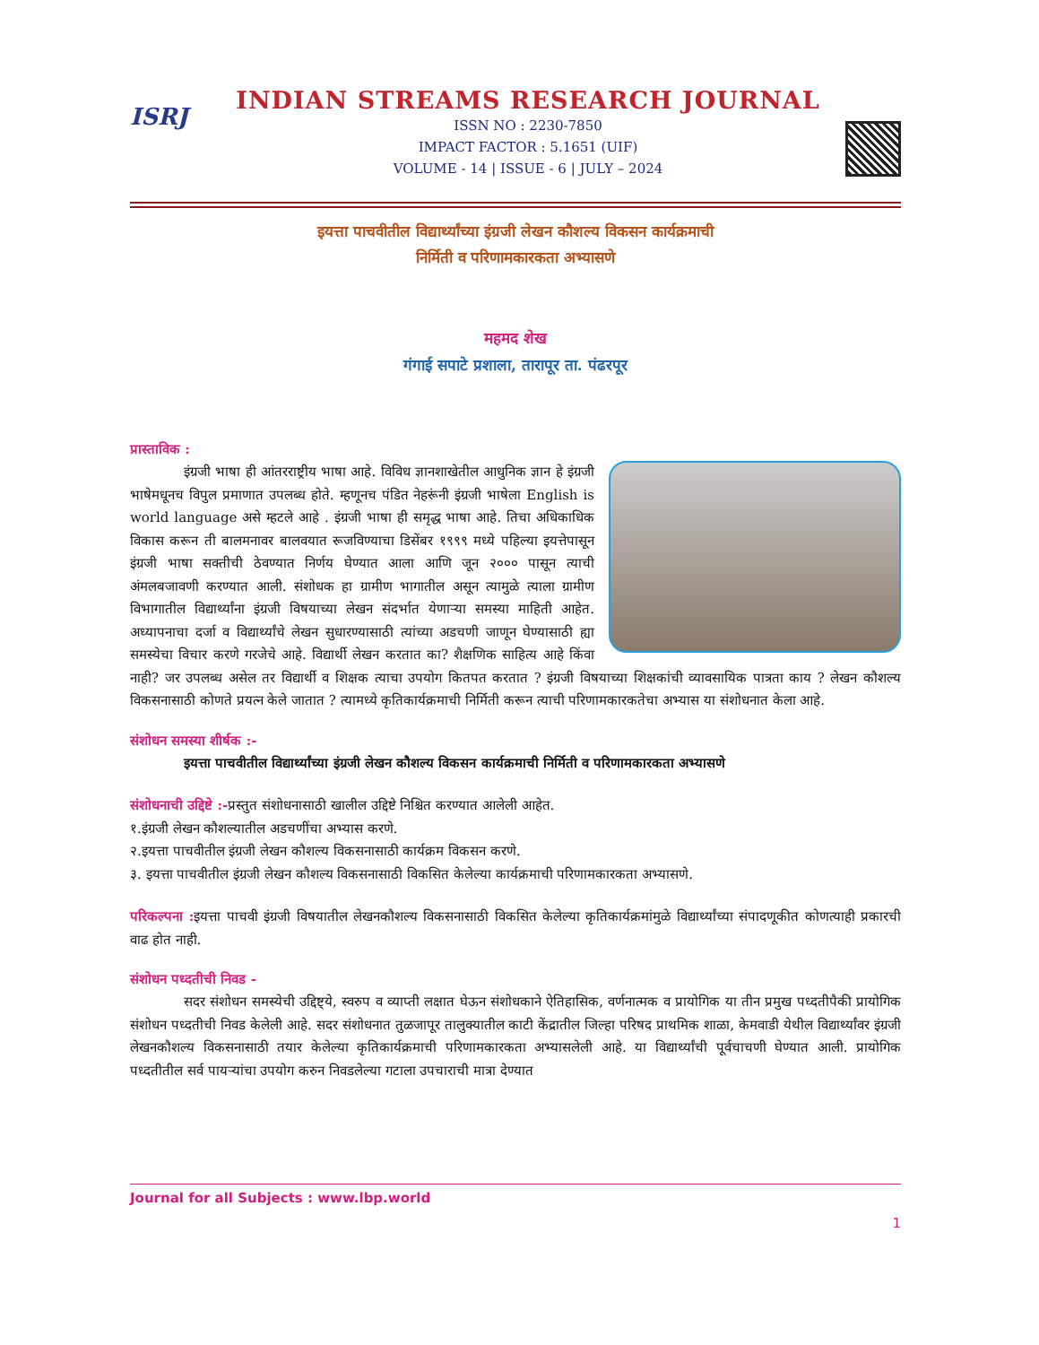ISRJ
INDIAN STREAMS RESEARCH JOURNAL
ISSN NO : 2230-7850
IMPACT FACTOR : 5.1651 (UIF)
VOLUME - 14 | ISSUE - 6 | JULY – 2024
इयत्ता पाचवीतील विद्यार्थ्यांच्या इंग्रजी लेखन कौशल्य विकसन कार्यक्रमाची
निर्मिती व परिणामकारकता अभ्यासणे
महमद शेख
गंगाई सपाटे प्रशाला, तारापूर ता. पंढरपूर
प्रास्ताविक :
इंग्रजी भाषा ही आंतरराष्ट्रीय भाषा आहे. विविध ज्ञानशाखेतील आधुनिक ज्ञान हे इंग्रजी भाषेमधूनच विपुल प्रमाणात उपलब्ध होते. म्हणूनच पंडित नेहरूंनी इंग्रजी भाषेला English is world language असे म्हटले आहे . इंग्रजी भाषा ही समृद्ध भाषा आहे. तिचा अधिकाधिक विकास करून ती बालमनावर बालवयात रूजविण्याचा डिसेंबर १९९९ मध्ये पहिल्या इयत्तेपासून इंग्रजी भाषा सक्तीची ठेवण्यात निर्णय घेण्यात आला आणि जून २००० पासून त्याची अंमलबजावणी करण्यात आली. संशोधक हा ग्रामीण भागातील असून त्यामुळे त्याला ग्रामीण विभागातील विद्यार्थ्यांना इंग्रजी विषयाच्या लेखन संदर्भात येणाऱ्या समस्या माहिती आहेत. अध्यापनाचा दर्जा व विद्यार्थ्यांचे लेखन सुधारण्यासाठी त्यांच्या अडचणी जाणून घेण्यासाठी ह्या समस्येचा विचार करणे गरजेचे आहे. विद्यार्थी लेखन करतात का? शैक्षणिक साहित्य आहे किंवा नाही? जर उपलब्ध असेल तर विद्यार्थी व शिक्षक त्याचा उपयोग कितपत करतात ? इंग्रजी विषयाच्या शिक्षकांची व्यावसायिक पात्रता काय ? लेखन कौशल्य विकसनासाठी कोणते प्रयत्न केले जातात ? त्यामध्ये कृतिकार्यक्रमाची निर्मिती करून त्याची परिणामकारकतेचा अभ्यास या संशोधनात केला आहे.
संशोधन समस्या शीर्षक :-
इयत्ता पाचवीतील विद्यार्थ्यांच्या इंग्रजी लेखन कौशल्य विकसन कार्यक्रमाची निर्मिती व परिणामकारकता अभ्यासणे
संशोधनाची उद्दिष्टे :-प्रस्तुत संशोधनासाठी खालील उद्दिष्टे निश्चित करण्यात आलेली आहेत.
१.इंग्रजी लेखन कौशल्यातील अडचणींचा अभ्यास करणे.
२.इयत्ता पाचवीतील इंग्रजी लेखन कौशल्य विकसनासाठी कार्यक्रम विकसन करणे.
३. इयत्ता पाचवीतील इंग्रजी लेखन कौशल्य विकसनासाठी विकसित केलेल्या कार्यक्रमाची परिणामकारकता अभ्यासणे.
परिकल्पना : इयत्ता पाचवी इंग्रजी विषयातील लेखनकौशल्य विकसनासाठी विकसित केलेल्या कृतिकार्यक्रमांमुळे विद्यार्थ्यांच्या संपादणूकीत कोणत्याही प्रकारची वाढ होत नाही.
संशोधन पध्दतीची निवड -
सदर संशोधन समस्येची उद्दिष्ट्ये, स्वरुप व व्याप्ती लक्षात घेऊन संशोधकाने ऐतिहासिक, वर्णनात्मक व प्रायोगिक या तीन प्रमुख पध्दतीपैकी प्रायोगिक संशोधन पध्दतीची निवड केलेली आहे. सदर संशोधनात तुळजापूर तालुक्यातील काटी केंद्रातील जिल्हा परिषद प्राथमिक शाळा, केमवाडी येथील विद्यार्थ्यांवर इंग्रजी लेखनकौशल्य विकसनासाठी तयार केलेल्या कृतिकार्यक्रमाची परिणामकारकता अभ्यासलेली आहे. या विद्यार्थ्यांची पूर्वचाचणी घेण्यात आली. प्रायोगिक पध्दतीतील सर्व पायऱ्यांचा उपयोग करुन निवडलेल्या गटाला उपचाराची मात्रा देण्यात
Journal for all Subjects : www.lbp.world
1